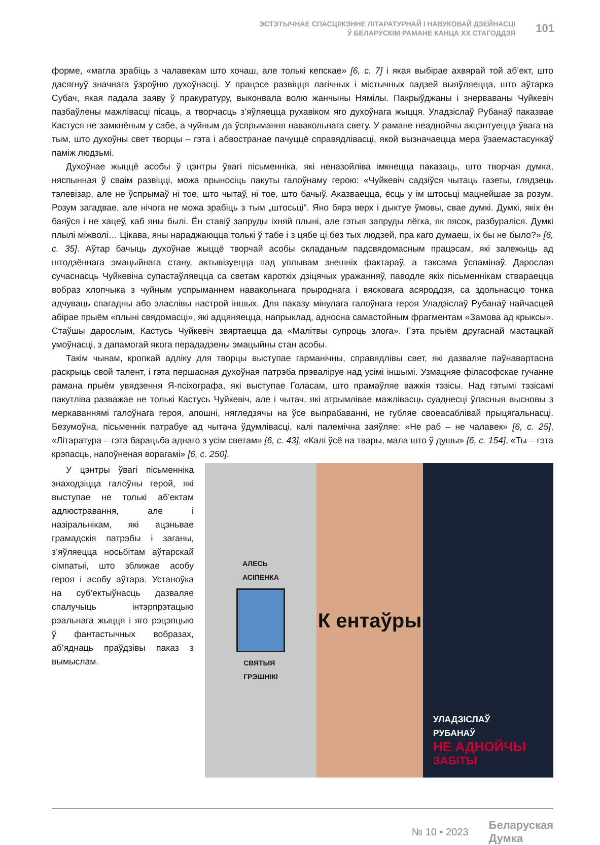ЭСТЭТЫЧНАЕ СПАСЦІЖЭННЕ ЛІТАРАТУРНАЙ І НАВУКОВАЙ ДЗЕЙНАСЦІ
Ў БЕЛАРУСКІМ РАМАНЕ КАНЦА ХХ СТАГОДДЗЯ
101
форме, «магла зрабіць з чалавекам што хочаш, але толькі кепскае» [6, с. 7] і якая выбірае ахвярай той аб’ект, што дасягнуў значнага ўзроўню духоўнасці. У працэсе развіцця лагічных і містычных падзей выяўляецца, што аўтарка Субач, якая падала заяву ў пракуратуру, выконвала волю жанчыны Нямілы. Пакрыўджаны і знерваваны Чуйкевіч пазбаўлены мажлівасці пісаць, а творчасць з’яўляецца рухавіком яго духоўнага жыцця. Уладзіслаў Рубанаў паказвае Кастуся не замкнёным у сабе, а чуйным да ўспрымання навакольнага свету. У рамане неаднойчы акцэнтуецца ўвага на тым, што духоўны свет творцы – гэта і абвостранае пачуццё справядлівасці, якой вызначаецца мера ўзаемастасункаў паміж людзьмі.
Духоўнае жыццё асобы ў цэнтры ўвагі пісьменніка, які неназойліва імкнецца паказаць, што творчая думка, няспынная ў сваім развіцці, можа прыносіць пакуты галоўнаму герою: «Чуйкевіч садзіўся чытаць газеты, глядзець тэлевізар, але не ўспрымаў ні тое, што чытаў, ні тое, што бачыў. Аказваецца, ёсць у ім штосьці мацнейшае за розум. Розум загадвае, але нічога не можа зрабіць з тым „штосьці“. Яно бярэ верх і дыктуе ўмовы, свае думкі. Думкі, якіх ён баяўся і не хацеў, каб яны былі. Ён ставіў запруды іхняй плыні, але гэтыя запруды лёгка, як пясок, разбураліся. Думкі плылі міжволі… Цікава, яны нараджаюцца толькі ў табе і з цябе ці без тых людзей, пра каго думаеш, іх бы не было?» [6, с. 35]. Аўтар бачыць духоўнае жыццё творчай асобы складаным падсвядомасным працэсам, які залежыць ад штодзённага эмацыйнага стану, актывізуецца пад уплывам знешніх фактараў, а таксама ўспамінаў. Дарослая сучаснасць Чуйкевіча супастаўляецца са светам кароткіх дзіцячых уражанняў, паводле якіх пісьменнікам ствараецца вобраз хлопчыка з чуйным успрыманнем навакольнага прыроднага і вясковага асяроддзя, са здольнасцю тонка адчуваць спагадны або зласлівы настрой іншых. Для паказу мінулага галоўнага героя Уладзіслаў Рубанаў найчасцей абірае прыём «плыні свядомасці», які адцяняецца, напрыклад, адносна самастойным фрагментам «Замова ад крыксы». Стаўшы дарослым, Кастусь Чуйкевіч звяртаецца да «Малітвы супроць злога». Гэта прыём другаснай мастацкай умоўнасці, з дапамогай якога перададзены эмацыйны стан асобы.
Такім чынам, кропкай адліку для творцы выступае гарманічны, справядлівы свет, які дазваляе паўнавартасна раскрыць свой талент, і гэта першасная духоўная патрэба прэваліруе над усімі іншымі. Узмацняе філасофскае гучанне рамана прыём увядзення Я-псіхографа, які выступае Голасам, што прамаўляе важкія тэзісы. Над гэтымі тэзісамі пакутліва разважае не толькі Кастусь Чуйкевіч, але і чытач, які атрымлівае мажлівасць суаднесці ўласныя высновы з меркаваннямі галоўнага героя, апошні, нягледзячы на ўсе выпрабаванні, не губляе своеасаблівай прыцягальнасці. Безумоўна, пісьменнік патрабуе ад чытача ўдумлівасці, калі палемічна заяўляе: «Не раб – не чалавек» [6, с. 25], «Літаратура – гэта барацьба аднаго з усім светам» [6, с. 43], «Калі ўсё на твары, мала што ў душы» [6, с. 154], «Ты – гэта крэпасць, напоўненая ворагамі» [6, с. 250].
У цэнтры ўвагі пісьменніка знаходзіцца галоўны герой, які выступае не толькі аб’ектам адлюстравання, але і назіральнікам, які ацэньвае грамадскія патрэбы і заганы, з’яўляецца носьбітам аўтарскай сімпатыі, што зближае асобу героя і асобу аўтара. Устаноўка на суб’ектыўнасць дазваляе спалучыць інтэрпрэтацыю рэальнага жыцця і яго рэцэпцыю ў фантастычных вобразах, аб’яднаць праўдзівы паказ з вымыслам.
АЛЕСЬ
АСІПЕНКА
СВЯТЫЯ
ГРЭШНІКІ
К ентаўры
УЛАДЗІСЛАЎ
РУБАНАЎ
НЕ АДНОЙЧЫ
ЗАБІТЫ
№ 10 • 2023 Беларуская
Думка